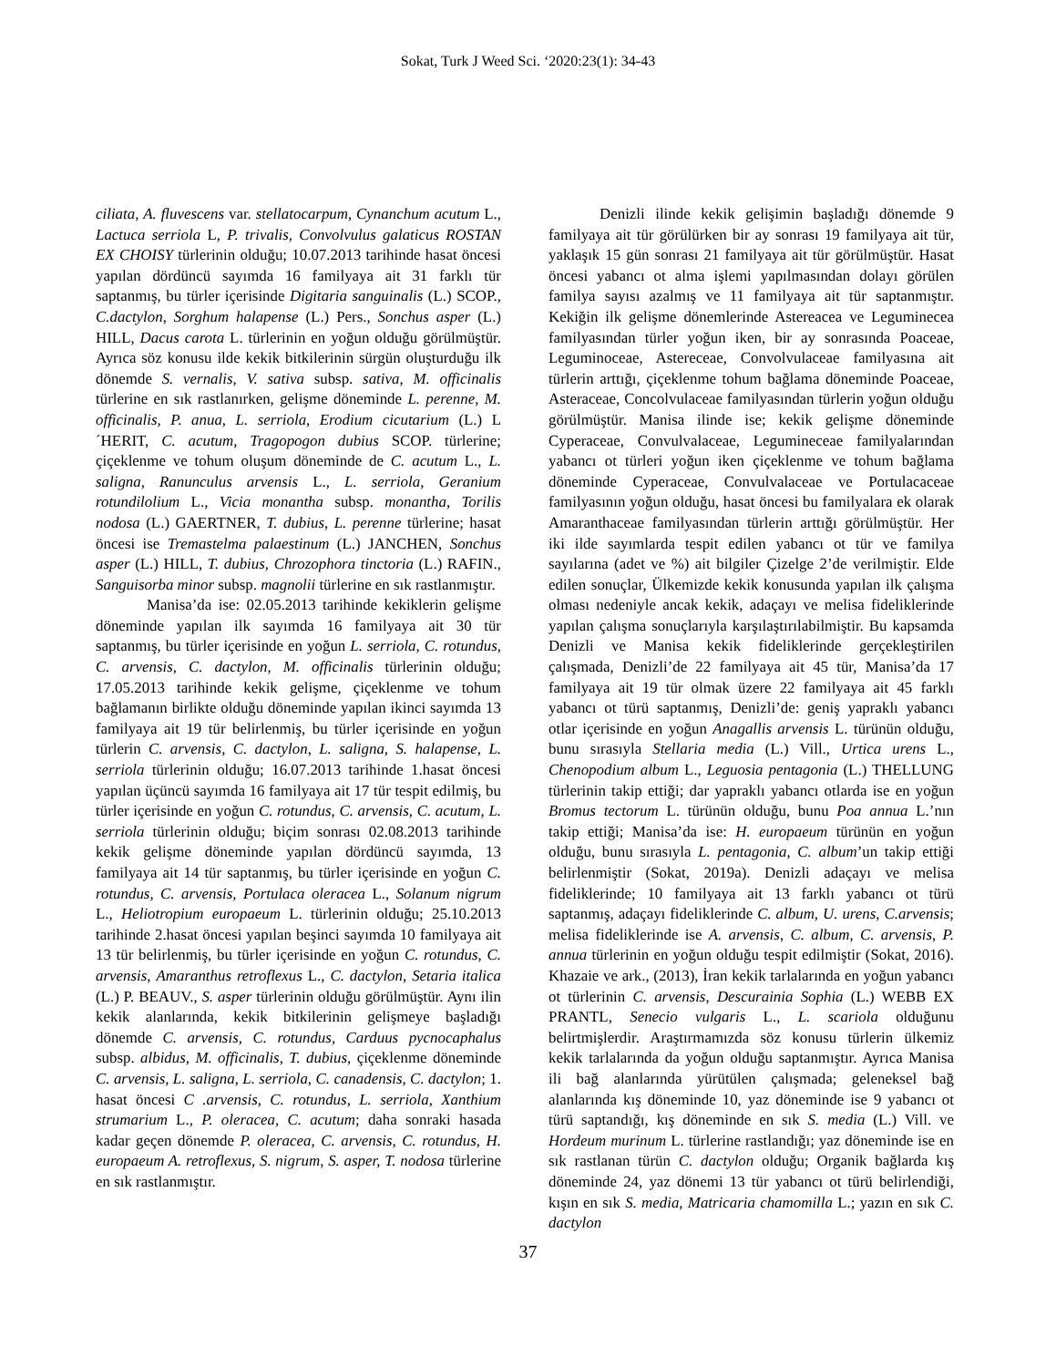Sokat, Turk J Weed Sci. ‘2020:23(1): 34-43
ciliata, A. fluvescens var. stellatocarpum, Cynanchum acutum L., Lactuca serriola L, P. trivalis, Convolvulus galaticus ROSTAN EX CHOISY türlerinin olduğu; 10.07.2013 tarihinde hasat öncesi yapılan dördüncü sayımda 16 familyaya ait 31 farklı tür saptanmış, bu türler içerisinde Digitaria sanguinalis (L.) SCOP., C.dactylon, Sorghum halapense (L.) Pers., Sonchus asper (L.) HILL, Dacus carota L. türlerinin en yoğun olduğu görülmüştür. Ayrıca söz konusu ilde kekik bitkilerinin sürgün oluşturduğu ilk dönemde S. vernalis, V. sativa subsp. sativa, M. officinalis türlerine en sık rastlanırken, gelişme döneminde L. perenne, M. officinalis, P. anua, L. serriola, Erodium cicutarium (L.) L´HERIT, C. acutum, Tragopogon dubius SCOP. türlerine; çiçeklenme ve tohum oluşum döneminde de C. acutum L., L. saligna, Ranunculus arvensis L., L. serriola, Geranium rotundilolium L., Vicia monantha subsp. monantha, Torilis nodosa (L.) GAERTNER, T. dubius, L. perenne türlerine; hasat öncesi ise Tremastelma palaestinum (L.) JANCHEN, Sonchus asper (L.) HILL, T. dubius, Chrozophora tinctoria (L.) RAFIN., Sanguisorba minor subsp. magnolii türlerine en sık rastlanmıştır.
Manisa’da ise: 02.05.2013 tarihinde kekiklerin gelişme döneminde yapılan ilk sayımda 16 familyaya ait 30 tür saptanmış, bu türler içerisinde en yoğun L. serriola, C. rotundus, C. arvensis, C. dactylon, M. officinalis türlerinin olduğu; 17.05.2013 tarihinde kekik gelişme, çiçeklenme ve tohum bağlamanın birlikte olduğu döneminde yapılan ikinci sayımda 13 familyaya ait 19 tür belirlenmiş, bu türler içerisinde en yoğun türlerin C. arvensis, C. dactylon, L. saligna, S. halapense, L. serriola türlerinin olduğu; 16.07.2013 tarihinde 1.hasat öncesi yapılan üçüncü sayımda 16 familyaya ait 17 tür tespit edilmiş, bu türler içerisinde en yoğun C. rotundus, C. arvensis, C. acutum, L. serriola türlerinin olduğu; biçim sonrası 02.08.2013 tarihinde kekik gelişme döneminde yapılan dördüncü sayımda, 13 familyaya ait 14 tür saptanmış, bu türler içerisinde en yoğun C. rotundus, C. arvensis, Portulaca oleracea L., Solanum nigrum L., Heliotropium europaeum L. türlerinin olduğu; 25.10.2013 tarihinde 2.hasat öncesi yapılan beşinci sayımda 10 familyaya ait 13 tür belirlenmiş, bu türler içerisinde en yoğun C. rotundus, C. arvensis, Amaranthus retroflexus L., C. dactylon, Setaria italica (L.) P. BEAUV., S. asper türlerinin olduğu görülmüştür. Aynı ilin kekik alanlarında, kekik bitkilerinin gelişmeye başladığı dönemde C. arvensis, C. rotundus, Carduus pycnocaphalus subsp. albidus, M. officinalis, T. dubius, çiçeklenme döneminde C. arvensis, L. saligna, L. serriola, C. canadensis, C. dactylon; 1. hasat öncesi C .arvensis, C. rotundus, L. serriola, Xanthium strumarium L., P. oleracea, C. acutum; daha sonraki hasada kadar geçen dönemde P. oleracea, C. arvensis, C. rotundus, H. europaeum A. retroflexus, S. nigrum, S. asper, T. nodosa türlerine en sık rastlanmıştır.
Denizli ilinde kekik gelişimin başladığı dönemde 9 familyaya ait tür görülürken bir ay sonrası 19 familyaya ait tür, yaklaşık 15 gün sonrası 21 familyaya ait tür görülmüştür. Hasat öncesi yabancı ot alma işlemi yapılmasından dolayı görülen familya sayısı azalmış ve 11 familyaya ait tür saptanmıştır. Kekiğin ilk gelişme dönemlerinde Astereacea ve Leguminecea familyasından türler yoğun iken, bir ay sonrasında Poaceae, Leguminoceae, Astereceae, Convolvulaceae familyasına ait türlerin arttığı, çiçeklenme tohum bağlama döneminde Poaceae, Asteraceae, Concolvulaceae familyasından türlerin yoğun olduğu görülmüştür. Manisa ilinde ise; kekik gelişme döneminde Cyperaceae, Convulvalaceae, Legumineceae familyalarından yabancı ot türleri yoğun iken çiçeklenme ve tohum bağlama döneminde Cyperaceae, Convulvalaceae ve Portulacaceae familyasının yoğun olduğu, hasat öncesi bu familyalara ek olarak Amaranthaceae familyasından türlerin arttığı görülmüştür. Her iki ilde sayımlarda tespit edilen yabancı ot tür ve familya sayılarına (adet ve %) ait bilgiler Çizelge 2’de verilmiştir. Elde edilen sonuçlar, Ülkemizde kekik konusunda yapılan ilk çalışma olması nedeniyle ancak kekik, adaçayı ve melisa fideliklerinde yapılan çalışma sonuçlarıyla karşılaştırılabilmiştir. Bu kapsamda Denizli ve Manisa kekik fideliklerinde gerçekleştirilen çalışmada, Denizli’de 22 familyaya ait 45 tür, Manisa’da 17 familyaya ait 19 tür olmak üzere 22 familyaya ait 45 farklı yabancı ot türü saptanmış, Denizli’de: geniş yapraklı yabancı otlar içerisinde en yoğun Anagallis arvensis L. türünün olduğu, bunu sırasıyla Stellaria media (L.) Vill., Urtica urens L., Chenopodium album L., Leguosia pentagonia (L.) THELLUNG türlerinin takip ettiği; dar yapraklı yabancı otlarda ise en yoğun Bromus tectorum L. türünün olduğu, bunu Poa annua L.’nın takip ettiği; Manisa’da ise: H. europaeum türünün en yoğun olduğu, bunu sırasıyla L. pentagonia, C. album’un takip ettiği belirlenmiştir (Sokat, 2019a). Denizli adaçayı ve melisa fideliklerinde; 10 familyaya ait 13 farklı yabancı ot türü saptanmış, adaçayı fideliklerinde C. album, U. urens, C.arvensis; melisa fideliklerinde ise A. arvensis, C. album, C. arvensis, P. annua türlerinin en yoğun olduğu tespit edilmiştir (Sokat, 2016). Khazaie ve ark., (2013), İran kekik tarlalarında en yoğun yabancı ot türlerinin C. arvensis, Descurainia Sophia (L.) WEBB EX PRANTL, Senecio vulgaris L., L. scariola olduğunu belirtmişlerdir. Araştırmamızda söz konusu türlerin ülkemiz kekik tarlalarında da yoğun olduğu saptanmıştır. Ayrıca Manisa ili bağ alanlarında yürütülen çalışmada; geleneksel bağ alanlarında kış döneminde 10, yaz döneminde ise 9 yabancı ot türü saptandığı, kış döneminde en sık S. media (L.) Vill. ve Hordeum murinum L. türlerine rastlandığı; yaz döneminde ise en sık rastlanan türün C. dactylon olduğu; Organik bağlarda kış döneminde 24, yaz dönemi 13 tür yabancı ot türü belirlendiği, kışın en sık S. media, Matricaria chamomilla L.; yazın en sık C. dactylon
37